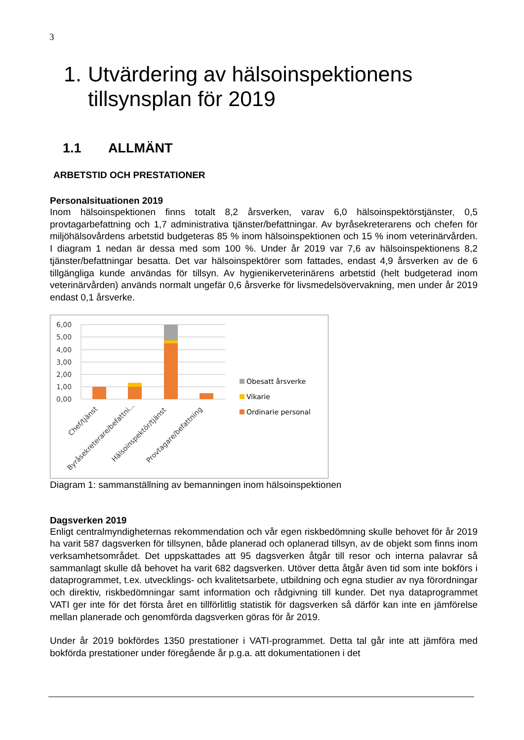3
1. Utvärdering av hälsoinspektionens tillsynsplan för 2019
1.1 ALLMÄNT
ARBETSTID OCH PRESTATIONER
Personalsituationen 2019
Inom hälsoinspektionen finns totalt 8,2 årsverken, varav 6,0 hälsoinspektörstjänster, 0,5 provtagarbefattning och 1,7 administrativa tjänster/befattningar. Av byråsekreterarens och chefen för miljöhälsovårdens arbetstid budgeteras 85 % inom hälsoinspektionen och 15 % inom veterinärvården. I diagram 1 nedan är dessa med som 100 %. Under år 2019 var 7,6 av hälsoinspektionens 8,2 tjänster/befattningar besatta. Det var hälsoinspektörer som fattades, endast 4,9 årsverken av de 6 tillgängliga kunde användas för tillsyn. Av hygienikerveterinärens arbetstid (helt budgeterad inom veterinärvården) används normalt ungefär 0,6 årsverke för livsmedelsövervakning, men under år 2019 endast 0,1 årsverke.
6,00
5,00
4,00
3,00
2,00
1,00
0,00
Chef/tjänst
Byråsekreterare/befattni...
Hälsoinspektör/tjänst
Provtagare/befattning
Obesatt årsverke
Vikarie
Ordinarie personal
Diagram 1: sammanställning av bemanningen inom hälsoinspektionen
Dagsverken 2019
Enligt centralmyndigheternas rekommendation och vår egen riskbedömning skulle behovet för år 2019 ha varit 587 dagsverken för tillsynen, både planerad och oplanerad tillsyn, av de objekt som finns inom verksamhetsområdet. Det uppskattades att 95 dagsverken åtgår till resor och interna palavrar så sammanlagt skulle då behovet ha varit 682 dagsverken. Utöver detta åtgår även tid som inte bokförs i dataprogrammet, t.ex. utvecklings- och kvalitetsarbete, utbildning och egna studier av nya förordningar och direktiv, riskbedömningar samt information och rådgivning till kunder. Det nya dataprogrammet VATI ger inte för det första året en tillförlitlig statistik för dagsverken så därför kan inte en jämförelse mellan planerade och genomförda dagsverken göras för år 2019.
Under år 2019 bokfördes 1350 prestationer i VATI-programmet. Detta tal går inte att jämföra med bokförda prestationer under föregående år p.g.a. att dokumentationen i det